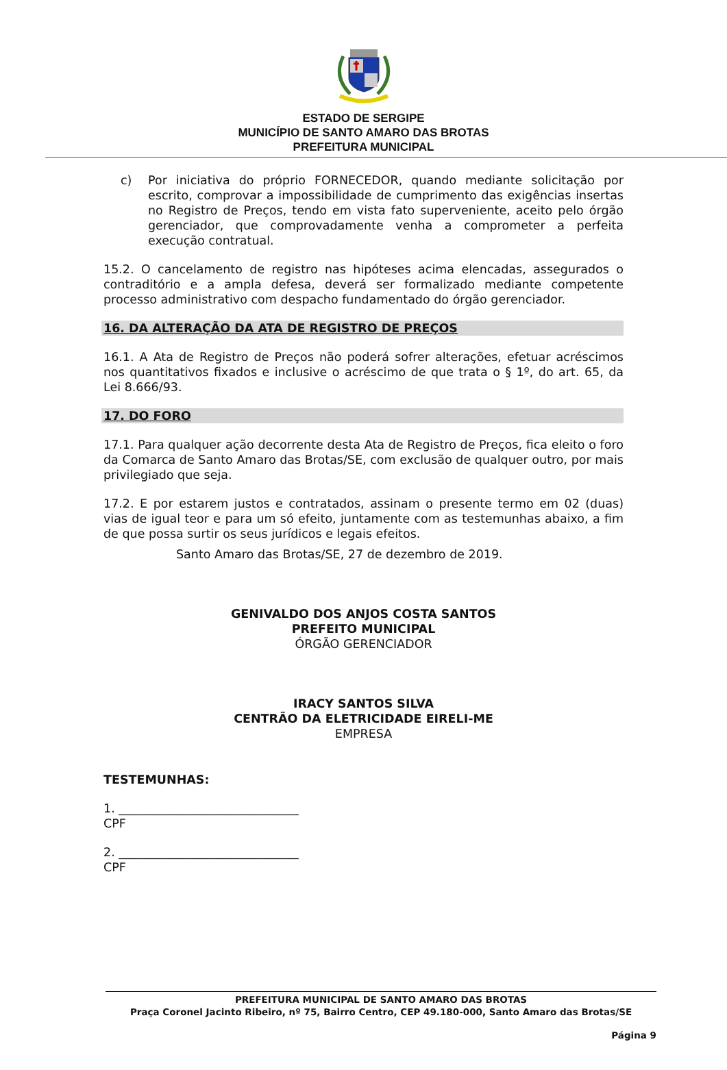ESTADO DE SERGIPE
MUNICÍPIO DE SANTO AMARO DAS BROTAS
PREFEITURA MUNICIPAL
c) Por iniciativa do próprio FORNECEDOR, quando mediante solicitação por escrito, comprovar a impossibilidade de cumprimento das exigências insertas no Registro de Preços, tendo em vista fato superveniente, aceito pelo órgão gerenciador, que comprovadamente venha a comprometer a perfeita execução contratual.
15.2. O cancelamento de registro nas hipóteses acima elencadas, assegurados o contraditório e a ampla defesa, deverá ser formalizado mediante competente processo administrativo com despacho fundamentado do órgão gerenciador.
16. DA ALTERAÇÃO DA ATA DE REGISTRO DE PREÇOS
16.1. A Ata de Registro de Preços não poderá sofrer alterações, efetuar acréscimos nos quantitativos fixados e inclusive o acréscimo de que trata o § 1º, do art. 65, da Lei 8.666/93.
17. DO FORO
17.1. Para qualquer ação decorrente desta Ata de Registro de Preços, fica eleito o foro da Comarca de Santo Amaro das Brotas/SE, com exclusão de qualquer outro, por mais privilegiado que seja.
17.2. E por estarem justos e contratados, assinam o presente termo em 02 (duas) vias de igual teor e para um só efeito, juntamente com as testemunhas abaixo, a fim de que possa surtir os seus jurídicos e legais efeitos.
Santo Amaro das Brotas/SE, 27 de dezembro de 2019.
GENIVALDO DOS ANJOS COSTA SANTOS
PREFEITO MUNICIPAL
ÓRGÃO GERENCIADOR
IRACY SANTOS SILVA
CENTRÃO DA ELETRICIDADE EIRELI-ME
EMPRESA
TESTEMUNHAS:
1. ______________________________
CPF
2. ______________________________
CPF
PREFEITURA MUNICIPAL DE SANTO AMARO DAS BROTAS
Praça Coronel Jacinto Ribeiro, nº 75, Bairro Centro, CEP 49.180-000, Santo Amaro das Brotas/SE
Página 9